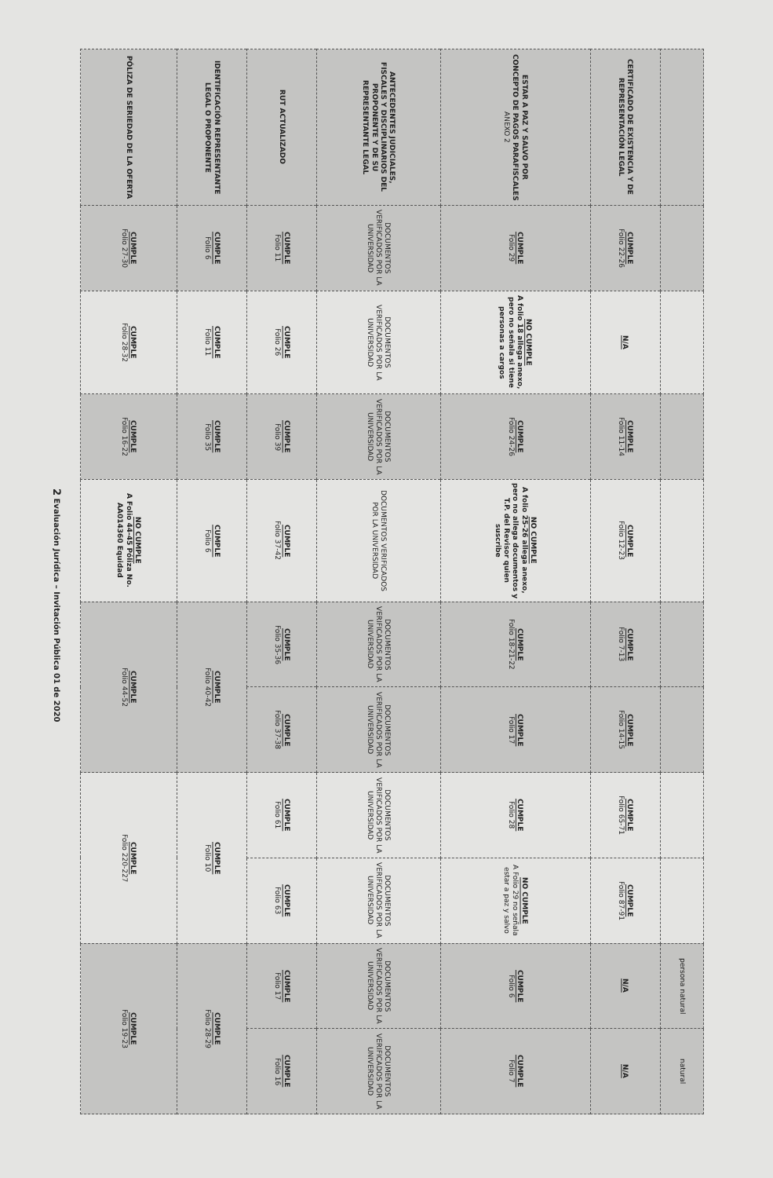| | | | | | | | | | persona natural | natural |
| CERTIFICADO DE EXISTENCIA Y DE REPRESENTACIÓN LEGAL | CUMPLE Folio 22-26 | N/A | CUMPLE Folio 11-14 | CUMPLE Folio 12-23 | CUMPLE Folio 7-13 | CUMPLE Folio 14-15 | CUMPLE Folio 65-71 | CUMPLE Folio 87-91 | N/A | N/A |
| ESTAR A PAZ Y SALVO POR CONCEPTO DE PAGOS PARAFISCALES ANEXO 2 | CUMPLE Folio 29 | NO CUMPLE A folio 18 allega anexo, pero no señala si tiene personas a cargos | CUMPLE Folio 24-26 | NO CUMPLE A folio 25-26 allega anexo, pero no allega documentos y T.P. del Revisor quien suscribe | CUMPLE Folio 18-21-22 | CUMPLE Folio 17 | CUMPLE Folio 28 | NO CUMPLE A Folio 29 no señala estar a paz y salvo | CUMPLE Folio 6 | CUMPLE Folio 7 |
| ANTECEDENTES JUDICIALES, FISCALES Y DISCIPLINARIOS DEL PROPONENTE Y DE SU REPRESENTANTE LEGAL | DOCUMENTOS VERIFICADOS POR LA UNIVERSIDAD | DOCUMENTOS VERIFICADOS POR LA UNIVERSIDAD | DOCUMENTOS VERIFICADOS POR LA UNIVERSIDAD | DOCUMENTOS VERIFICADOS POR LA UNIVERSIDAD | DOCUMENTOS VERIFICADOS POR LA UNIVERSIDAD | DOCUMENTOS VERIFICADOS POR LA UNIVERSIDAD | DOCUMENTOS VERIFICADOS POR LA UNIVERSIDAD | DOCUMENTOS VERIFICADOS POR LA UNIVERSIDAD | DOCUMENTOS VERIFICADOS POR LA UNIVERSIDAD | DOCUMENTOS VERIFICADOS POR LA UNIVERSIDAD |
| RUT ACTUALIZADO | CUMPLE Folio 11 | CUMPLE Folio 26 | CUMPLE Folio 39 | CUMPLE Folio 37-42 | CUMPLE Folio 35-36 | CUMPLE Folio 37-38 | CUMPLE Folio 61 | CUMPLE Folio 63 | CUMPLE Folio 17 | CUMPLE Folio 16 |
| IDENTIFICACIÓN REPRESENTANTE LEGAL O PROPONENTE | CUMPLE Folio 6 | CUMPLE Folio 11 | CUMPLE Folio 35 | CUMPLE Folio 6 | CUMPLE Folio 40-42 | | CUMPLE Folio 10 | | CUMPLE Folio 28-29 | |
| PÓLIZA DE SERIEDAD DE LA OFERTA | CUMPLE Folio 27-30 | CUMPLE Folio 28-32 | CUMPLE Folio 16-22 | NO CUMPLE A Folio 44-45 Póliza No. AA014360 Equidad | CUMPLE Folio 44-52 | | CUMPLE Folio 220-227 | | CUMPLE Folio 19-23 | |
2 Evaluación Jurídica – Invitación Pública 01 de 2020